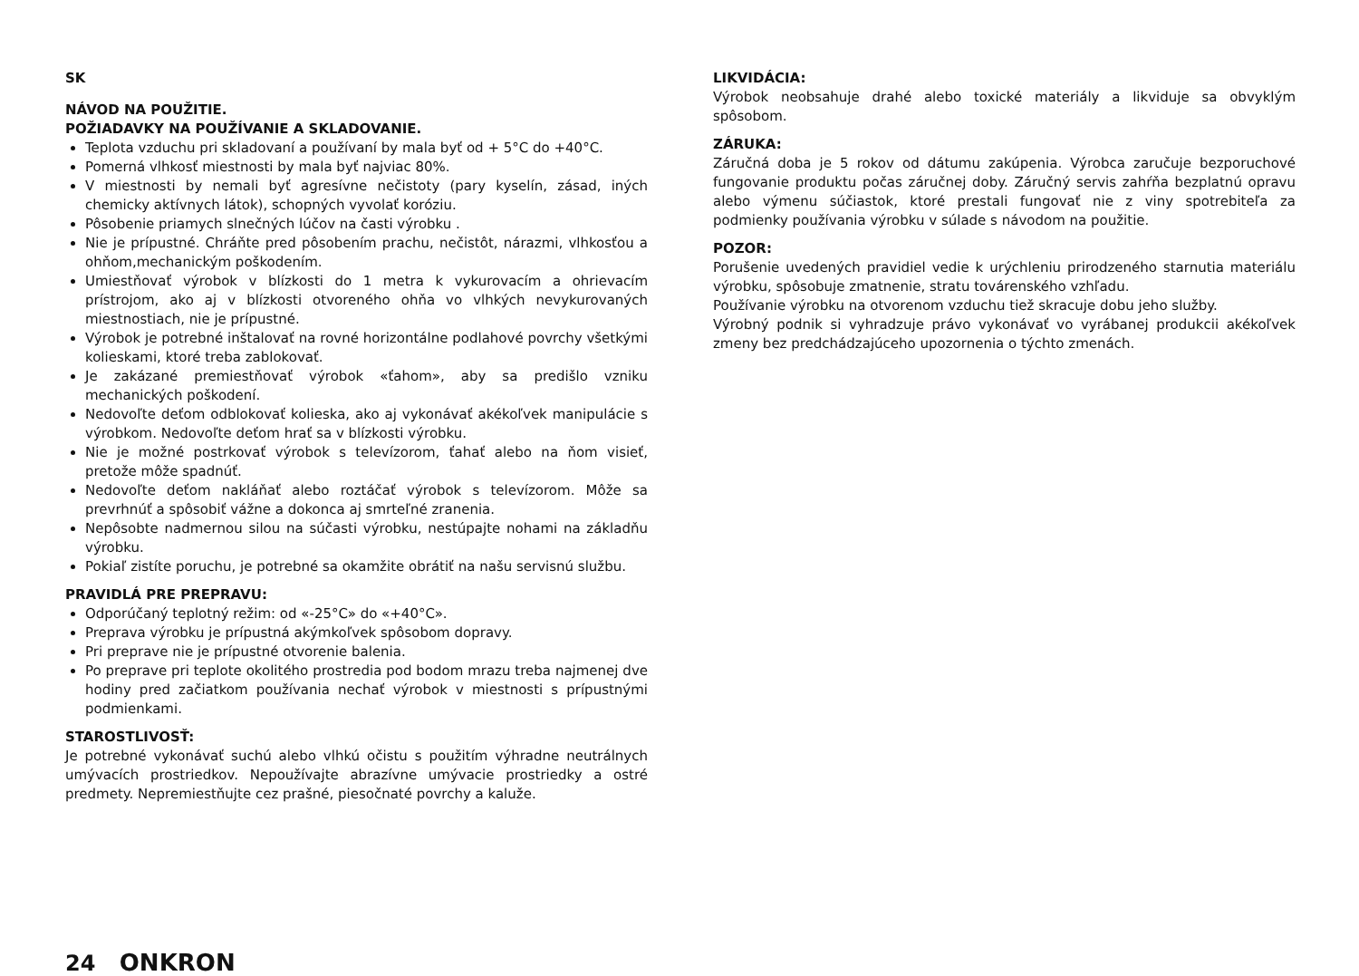SK
NÁVOD NA POUŽITIE.
POŽIADAVKY NA POUŽÍVANIE A SKLADOVANIE.
Teplota vzduchu pri skladovaní a používaní by mala byť od + 5°C do +40°C.
Pomerná vlhkosť miestnosti by mala byť najviac 80%.
V miestnosti by nemali byť agresívne nečistoty (pary kyselín, zásad, iných chemicky aktívnych látok), schopných vyvolať koróziu.
Pôsobenie priamych slnečných lúčov na časti výrobku .
Nie je prípustné. Chráňte pred pôsobením prachu, nečistôt, nárazmi, vlhkosťou a ohňom,mechanickým poškodením.
Umiestňovať výrobok v blízkosti do 1 metra k vykurovacím a ohrievacím prístrojom, ako aj v blízkosti otvoreného ohňa vo vlhkých nevykurovaných miestnostiach, nie je prípustné.
Výrobok je potrebné inštalovať na rovné horizontálne podlahové povrchy všetkými kolieskami, ktoré treba zablokovať.
Je zakázané premiestňovať výrobok «ťahom», aby sa predišlo vzniku mechanických poškodení.
Nedovoľte deťom odblokovať kolieska, ako aj vykonávať akékoľvek manipulácie s výrobkom. Nedovoľte deťom hrať sa v blízkosti výrobku.
Nie je možné postrkovať výrobok s televízorom, ťahať alebo na ňom visieť, pretože môže spadnúť.
Nedovoľte deťom nakláňať alebo roztáčať výrobok s televízorom. Môže sa prevrhnúť a spôsobiť vážne a dokonca aj smrteľné zranenia.
Nepôsobte nadmernou silou na súčasti výrobku, nestúpajte nohami na základňu výrobku.
Pokiaľ zistíte poruchu, je potrebné sa okamžite obrátiť na našu servisnú službu.
PRAVIDLÁ PRE PREPRAVU:
Odporúčaný teplotný režim: od «-25°C» do «+40°C».
Preprava výrobku je prípustná akýmkoľvek spôsobom dopravy.
Pri preprave nie je prípustné otvorenie balenia.
Po preprave pri teplote okolitého prostredia pod bodom mrazu treba najmenej dve hodiny pred začiatkom používania nechať výrobok v miestnosti s prípustnými podmienkami.
STAROSTLIVOSŤ:
Je potrebné vykonávať suchú alebo vlhkú očistu s použitím výhradne neutrálnych umývacích prostriedkov. Nepoužívajte abrazívne umývacie prostriedky a ostré predmety. Nepremiestňujte cez prašné, piesočnaté povrchy a kaluže.
LIKVIDÁCIA:
Výrobok neobsahuje drahé alebo toxické materiály a likviduje sa obvyklým spôsobom.
ZÁRUKA:
Záručná doba je 5 rokov od dátumu zakúpenia. Výrobca zaručuje bezporuchové fungovanie produktu počas záručnej doby. Záručný servis zahŕňa bezplatnú opravu alebo výmenu súčiastok, ktoré prestali fungovať nie z viny spotrebiteľa za podmienky používania výrobku v súlade s návodom na použitie.
POZOR:
Porušenie uvedených pravidiel vedie k urýchleniu prirodzeného starnutia materiálu výrobku, spôsobuje zmatnenie, stratu továrenského vzhľadu.
Používanie výrobku na otvorenom vzduchu tiež skracuje dobu jeho služby.
Výrobný podnik si vyhradzuje právo vykonávať vo vyrábanej produkcii akékoľvek zmeny bez predchádzajúceho upozornenia o týchto zmenách.
24 ONKRON